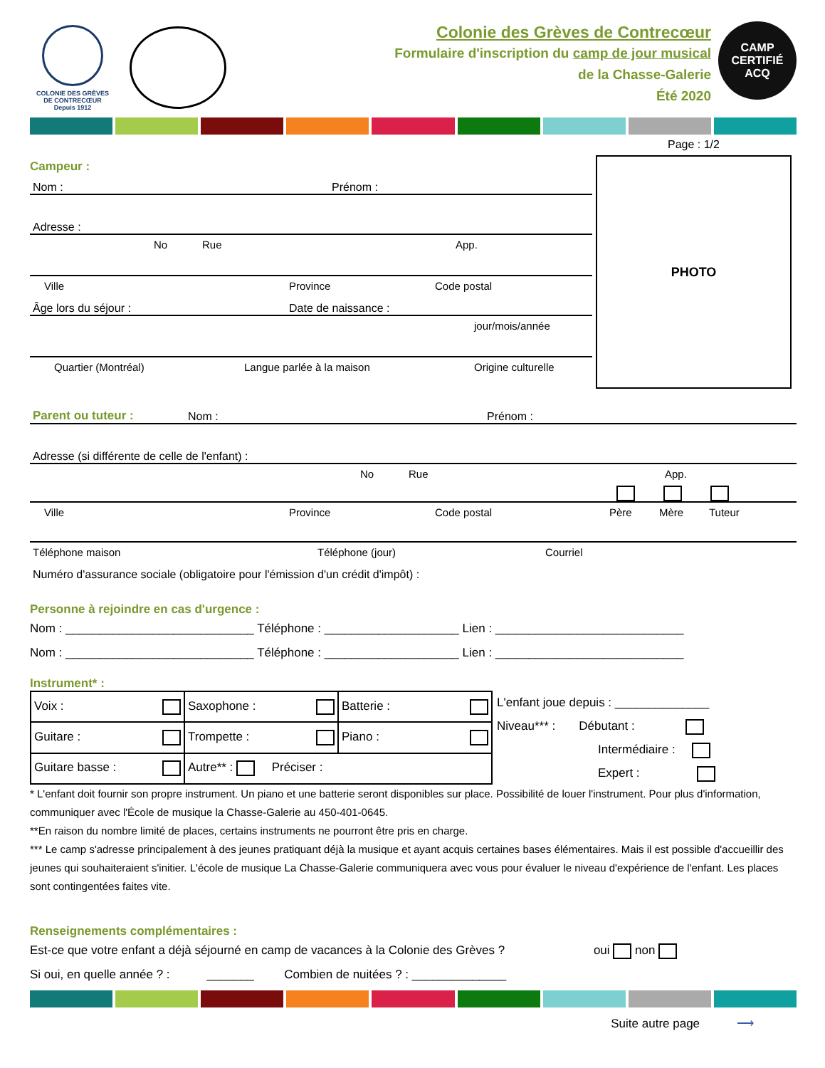COLONIE DES GRÈVES
DE CONTRECŒUR
Depuis 1912
Colonie des Grèves de Contrecœur
Formulaire d'inscription du camp de jour musical
de la Chasse-Galerie
Été 2020
CAMP CERTIFIÉ
ACQ
Campeur :
Nom : Prénom :
Adresse :
No Rue App.
Ville Province Code postal
Âge lors du séjour : Date de naissance :
jour/mois/année
Quartier (Montréal) Langue parlée à la maison Origine culturelle
Page : 1/2
PHOTO
Parent ou tuteur : Nom : Prénom :
Adresse (si différente de celle de l'enfant) :
No Rue App.
Ville Province Code postal Père Mère Tuteur
Téléphone maison Téléphone (jour) Courriel
Numéro d'assurance sociale (obligatoire pour l'émission d'un crédit d'impôt) :
Personne à rejoindre en cas d'urgence :
Nom : ____________________________ Téléphone : ____________________ Lien : ____________________________
Nom : ____________________________ Téléphone : ____________________ Lien : ____________________________
Instrument* :
| Voix : | Saxophone : | Batterie : |
| Guitare : | Trompette : | Piano : |
| Guitare basse : | Autre** : Préciser : | |
L'enfant joue depuis : ______________
Niveau*** : Débutant :
Intermédiaire :
Expert :
* L'enfant doit fournir son propre instrument. Un piano et une batterie seront disponibles sur place. Possibilité de louer l'instrument. Pour plus d'information, communiquer avec l'École de musique la Chasse-Galerie au 450-401-0645.
**En raison du nombre limité de places, certains instruments ne pourront être pris en charge.
*** Le camp s'adresse principalement à des jeunes pratiquant déjà la musique et ayant acquis certaines bases élémentaires. Mais il est possible d'accueillir des jeunes qui souhaiteraient s'initier. L'école de musique La Chasse-Galerie communiquera avec vous pour évaluer le niveau d'expérience de l'enfant. Les places sont contingentées faites vite.
Renseignements complémentaires :
Est-ce que votre enfant a déjà séjourné en camp de vacances à la Colonie des Grèves ? oui non
Si oui, en quelle année ? : _______ Combien de nuitées ? : ______________
Suite autre page ⟶